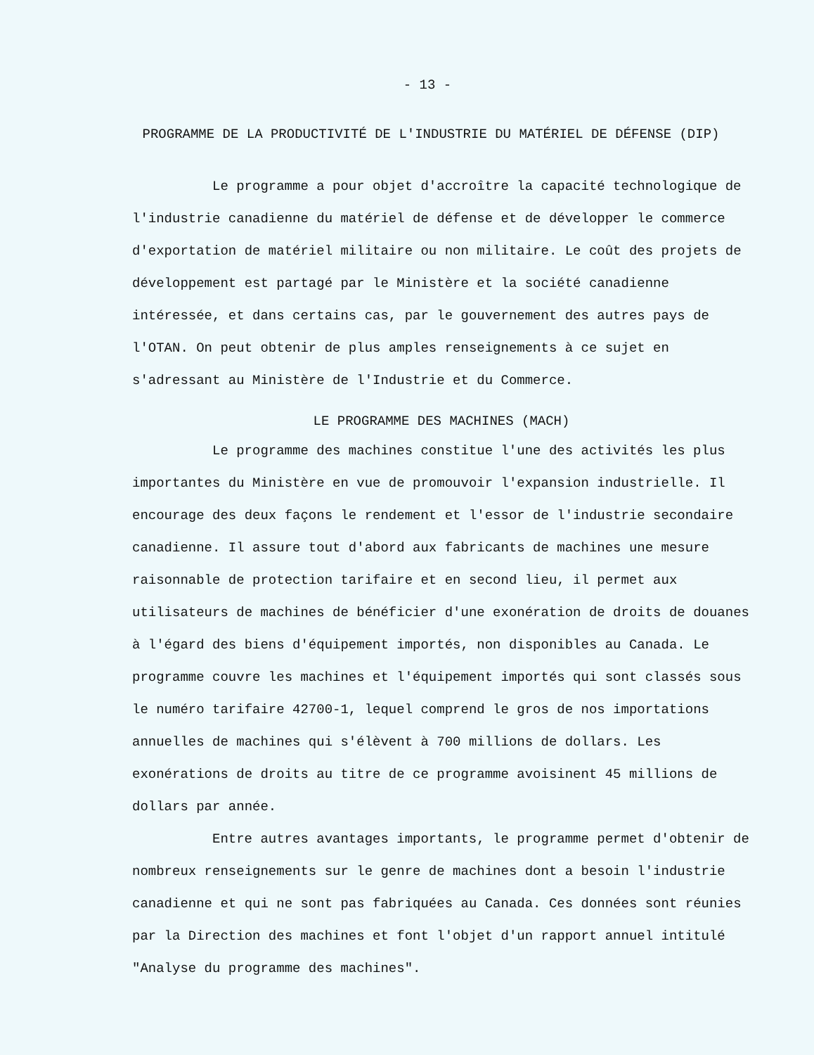- 13 -
PROGRAMME DE LA PRODUCTIVITÉ DE L'INDUSTRIE DU MATÉRIEL DE DÉFENSE (DIP)
Le programme a pour objet d'accroître la capacité technologique de l'industrie canadienne du matériel de défense et de développer le commerce d'exportation de matériel militaire ou non militaire. Le coût des projets de développement est partagé par le Ministère et la société canadienne intéressée, et dans certains cas, par le gouvernement des autres pays de l'OTAN. On peut obtenir de plus amples renseignements à ce sujet en s'adressant au Ministère de l'Industrie et du Commerce.
LE PROGRAMME DES MACHINES (MACH)
Le programme des machines constitue l'une des activités les plus importantes du Ministère en vue de promouvoir l'expansion industrielle. Il encourage des deux façons le rendement et l'essor de l'industrie secondaire canadienne. Il assure tout d'abord aux fabricants de machines une mesure raisonnable de protection tarifaire et en second lieu, il permet aux utilisateurs de machines de bénéficier d'une exonération de droits de douanes à l'égard des biens d'équipement importés, non disponibles au Canada. Le programme couvre les machines et l'équipement importés qui sont classés sous le numéro tarifaire 42700-1, lequel comprend le gros de nos importations annuelles de machines qui s'élèvent à 700 millions de dollars. Les exonérations de droits au titre de ce programme avoisinent 45 millions de dollars par année.
Entre autres avantages importants, le programme permet d'obtenir de nombreux renseignements sur le genre de machines dont a besoin l'industrie canadienne et qui ne sont pas fabriquées au Canada. Ces données sont réunies par la Direction des machines et font l'objet d'un rapport annuel intitulé "Analyse du programme des machines".